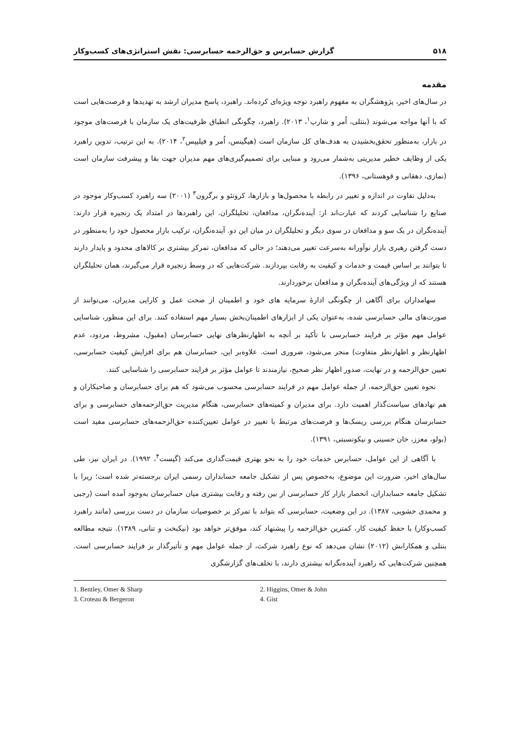۵۱۸ گزارش حسابرس و حق‌الزحمه حسابرسی: نقش استراتژی‌های کسب‌وکار
مقدمه
در سال‌های اخیر، پژوهشگران به مفهوم راهبرد توجه ویژه‌ای کرده‌اند. راهبرد، پاسخ مدیران ارشد به تهدیدها و فرصت‌هایی است که با آنها مواجه می‌شوند (بنتلی، اُمر و شارپ<sup>۱</sup>، ۲۰۱۳). راهبرد، چگونگی انطباق ظرفیت‌های یک سازمان با فرصت‌های موجود در بازار، به‌منظور تحقق‌بخشیدن به هدف‌های کل سازمان است (هیگینس، اُمر و فیلیپس<sup>۲</sup>، ۲۰۱۴). به این ترتیب، تدوین راهبرد یکی از وظایف خطیر مدیریتی به‌شمار می‌رود و مبنایی برای تصمیم‌گیری‌های مهم مدیران جهت بقا و پیشرفت سازمان است (نمازی، دهقانی و قوهستانی، ۱۳۹۶).
به‌دلیل تفاوت در اندازه و تغییر در رابطه با محصول‌ها و بازارها، کروتئو و برگرون<sup>۳</sup> (۲۰۰۱) سه راهبرد کسب‌وکار موجود در صنایع را شناسایی کردند که عبارت‌اند از: آینده‌نگران، مدافعان، تحلیلگران. این راهبردها در امتداد یک زنجیره قرار دارند: آینده‌نگران در یک سو و مدافعان در سوی دیگر و تحلیلگران در میان این دو. آینده‌نگران، ترکیب بازار محصول خود را به‌منظور در دست گرفتن رهبری بازار نوآورانه به‌سرعت تغییر می‌دهند؛ در حالی که مدافعان، تمرکز بیشتری بر کالاهای محدود و پایدار دارند تا بتوانند بر اساس قیمت و خدمات و کیفیت به رقابت بپردازند. شرکت‌هایی که در وسط زنجیره قرار می‌گیرند، همان تحلیلگران هستند که از ویژگی‌های آینده‌نگران و مدافعان برخوردارند.
سهامداران برای آگاهی از چگونگی ادارهٔ سرمایه های خود و اطمینان از صحت عمل و کارایی مدیران، می‌توانند از صورت‌های مالی حسابرسی شده، به‌عنوان یکی از ابزارهای اطمینان‌بخش بسیار مهم استفاده کنند. برای این منظور، شناسایی عوامل مهم مؤثر بر فرایند حسابرسی با تأکید بر آنچه به اظهارنظرهای نهایی حسابرسان (مقبول، مشروط، مردود، عدم اظهارنظر و اظهارنظر متفاوت) منجر می‌شود، ضروری است. علاوه‌بر این، حسابرسان هم برای افزایش کیفیت حسابرسی، تعیین حق‌الزحمه و در نهایت، صدور اظهار نظر صحیح، نیازمندند تا عوامل مؤثر بر فرایند حسابرسی را شناسایی کنند.
نحوه تعیین حق‌الزحمه، از جمله عوامل مهم در فرایند حسابرسی محسوب می‌شود که هم برای حسابرسان و صاحبکاران و هم نهادهای سیاست‌گذار اهمیت دارد. برای مدیران و کمیته‌های حسابرسی، هنگام مدیریت حق‌الزحمه‌های حسابرسی و برای حسابرسان هنگام بررسی ریسک‌ها و فرصت‌های مرتبط با تغییر در عوامل تعیین‌کننده حق‌الزحمه‌های حسابرسی مفید است (بولو، معزز، خان حسینی و نیکونسبتی، ۱۳۹۱).
با آگاهی از این عوامل، حسابرس خدمات خود را به نحو بهتری قیمت‌گذاری می‌کند (گیست<sup>۴</sup>، ۱۹۹۲). در ایران نیز، طی سال‌های اخیر، ضرورت این موضوع، به‌خصوص پس از تشکیل جامعه حسابداران رسمی ایران برجسته‌تر شده است؛ زیرا با تشکیل جامعه حسابداران، انحصار بازار کار حسابرسی از بین رفته و رقابت بیشتری میان حسابرسان به‌وجود آمده است (رجبی و محمدی خشویی، ۱۳۸۷). در این وضعیت، حسابرسی که بتواند با تمرکز بر خصوصیات سازمان در دست بررسی (مانند راهبرد کسب‌وکار) با حفظ کیفیت کار، کمترین حق‌الزحمه را پیشنهاد کند، موفق‌تر خواهد بود (نیکبخت و تنانی، ۱۳۸۹). نتیجه مطالعه بنتلی و همکارانش (۲۰۱۲) نشان می‌دهد که نوع راهبرد شرکت، از جمله عوامل مهم و تأثیرگذار بر فرایند حسابرسی است. همچنین شرکت‌هایی که راهبرد آینده‌نگرانه بیشتری دارند، با تخلف‌های گزارشگری
1. Bentley, Omer & Sharp
2. Higgins, Omer & John
3. Croteau & Bergeron
4. Gist